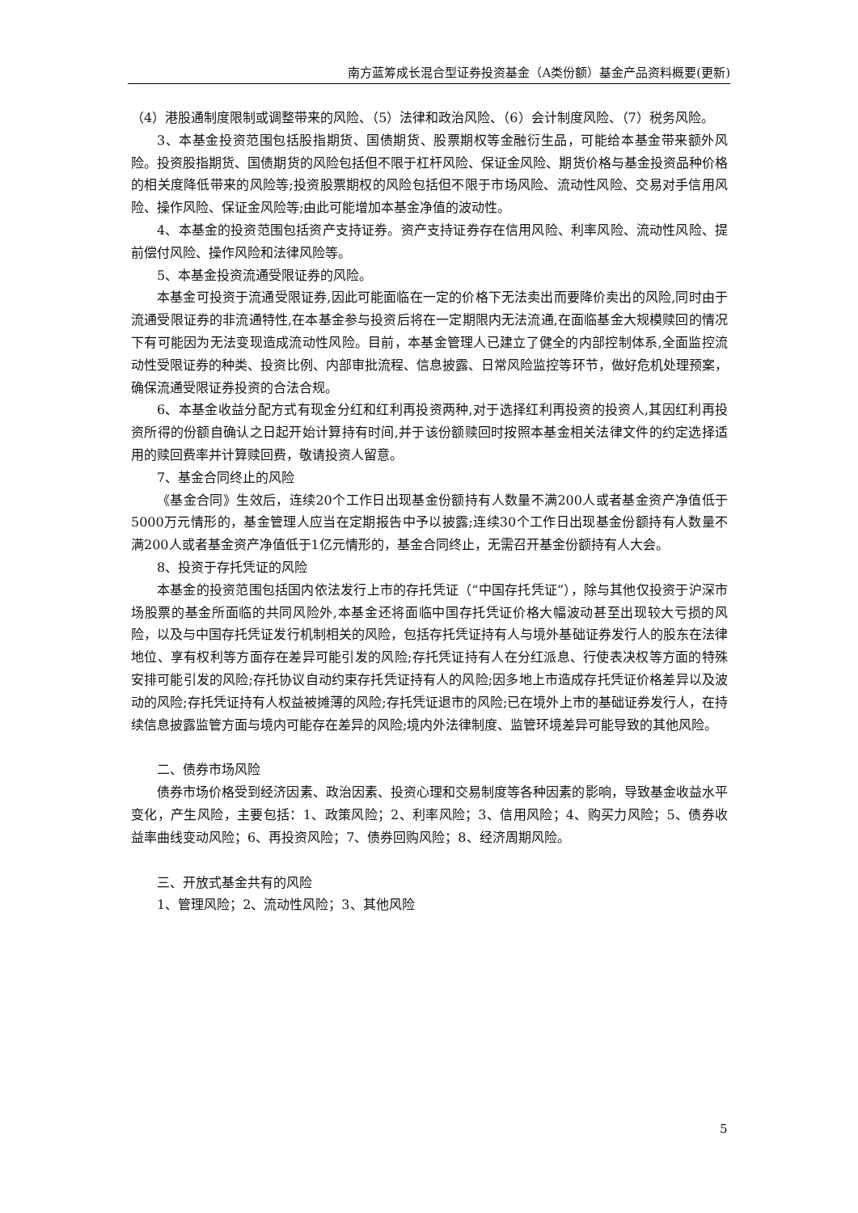南方蓝筹成长混合型证券投资基金（A类份额）基金产品资料概要(更新)
（4）港股通制度限制或调整带来的风险、（5）法律和政治风险、（6）会计制度风险、（7）税务风险。
3、本基金投资范围包括股指期货、国债期货、股票期权等金融衍生品，可能给本基金带来额外风险。投资股指期货、国债期货的风险包括但不限于杠杆风险、保证金风险、期货价格与基金投资品种价格的相关度降低带来的风险等;投资股票期权的风险包括但不限于市场风险、流动性风险、交易对手信用风险、操作风险、保证金风险等;由此可能增加本基金净值的波动性。
4、本基金的投资范围包括资产支持证券。资产支持证券存在信用风险、利率风险、流动性风险、提前偿付风险、操作风险和法律风险等。
5、本基金投资流通受限证券的风险。
本基金可投资于流通受限证券,因此可能面临在一定的价格下无法卖出而要降价卖出的风险,同时由于流通受限证券的非流通特性,在本基金参与投资后将在一定期限内无法流通,在面临基金大规模赎回的情况下有可能因为无法变现造成流动性风险。目前，本基金管理人已建立了健全的内部控制体系,全面监控流动性受限证券的种类、投资比例、内部审批流程、信息披露、日常风险监控等环节，做好危机处理预案，确保流通受限证券投资的合法合规。
6、本基金收益分配方式有现金分红和红利再投资两种,对于选择红利再投资的投资人,其因红利再投资所得的份额自确认之日起开始计算持有时间,并于该份额赎回时按照本基金相关法律文件的约定选择适用的赎回费率并计算赎回费，敬请投资人留意。
7、基金合同终止的风险
《基金合同》生效后，连续20个工作日出现基金份额持有人数量不满200人或者基金资产净值低于5000万元情形的，基金管理人应当在定期报告中予以披露;连续30个工作日出现基金份额持有人数量不满200人或者基金资产净值低于1亿元情形的，基金合同终止，无需召开基金份额持有人大会。
8、投资于存托凭证的风险
本基金的投资范围包括国内依法发行上市的存托凭证（“中国存托凭证”），除与其他仅投资于沪深市场股票的基金所面临的共同风险外,本基金还将面临中国存托凭证价格大幅波动甚至出现较大亏损的风险，以及与中国存托凭证发行机制相关的风险，包括存托凭证持有人与境外基础证券发行人的股东在法律地位、享有权利等方面存在差异可能引发的风险;存托凭证持有人在分红派息、行使表决权等方面的特殊安排可能引发的风险;存托协议自动约束存托凭证持有人的风险;因多地上市造成存托凭证价格差异以及波动的风险;存托凭证持有人权益被摊薄的风险;存托凭证退市的风险;已在境外上市的基础证券发行人，在持续信息披露监管方面与境内可能存在差异的风险;境内外法律制度、监管环境差异可能导致的其他风险。
二、债券市场风险
债券市场价格受到经济因素、政治因素、投资心理和交易制度等各种因素的影响，导致基金收益水平变化，产生风险，主要包括：1、政策风险；2、利率风险；3、信用风险；4、购买力风险；5、债券收益率曲线变动风险；6、再投资风险；7、债券回购风险；8、经济周期风险。
三、开放式基金共有的风险
1、管理风险；2、流动性风险；3、其他风险
5